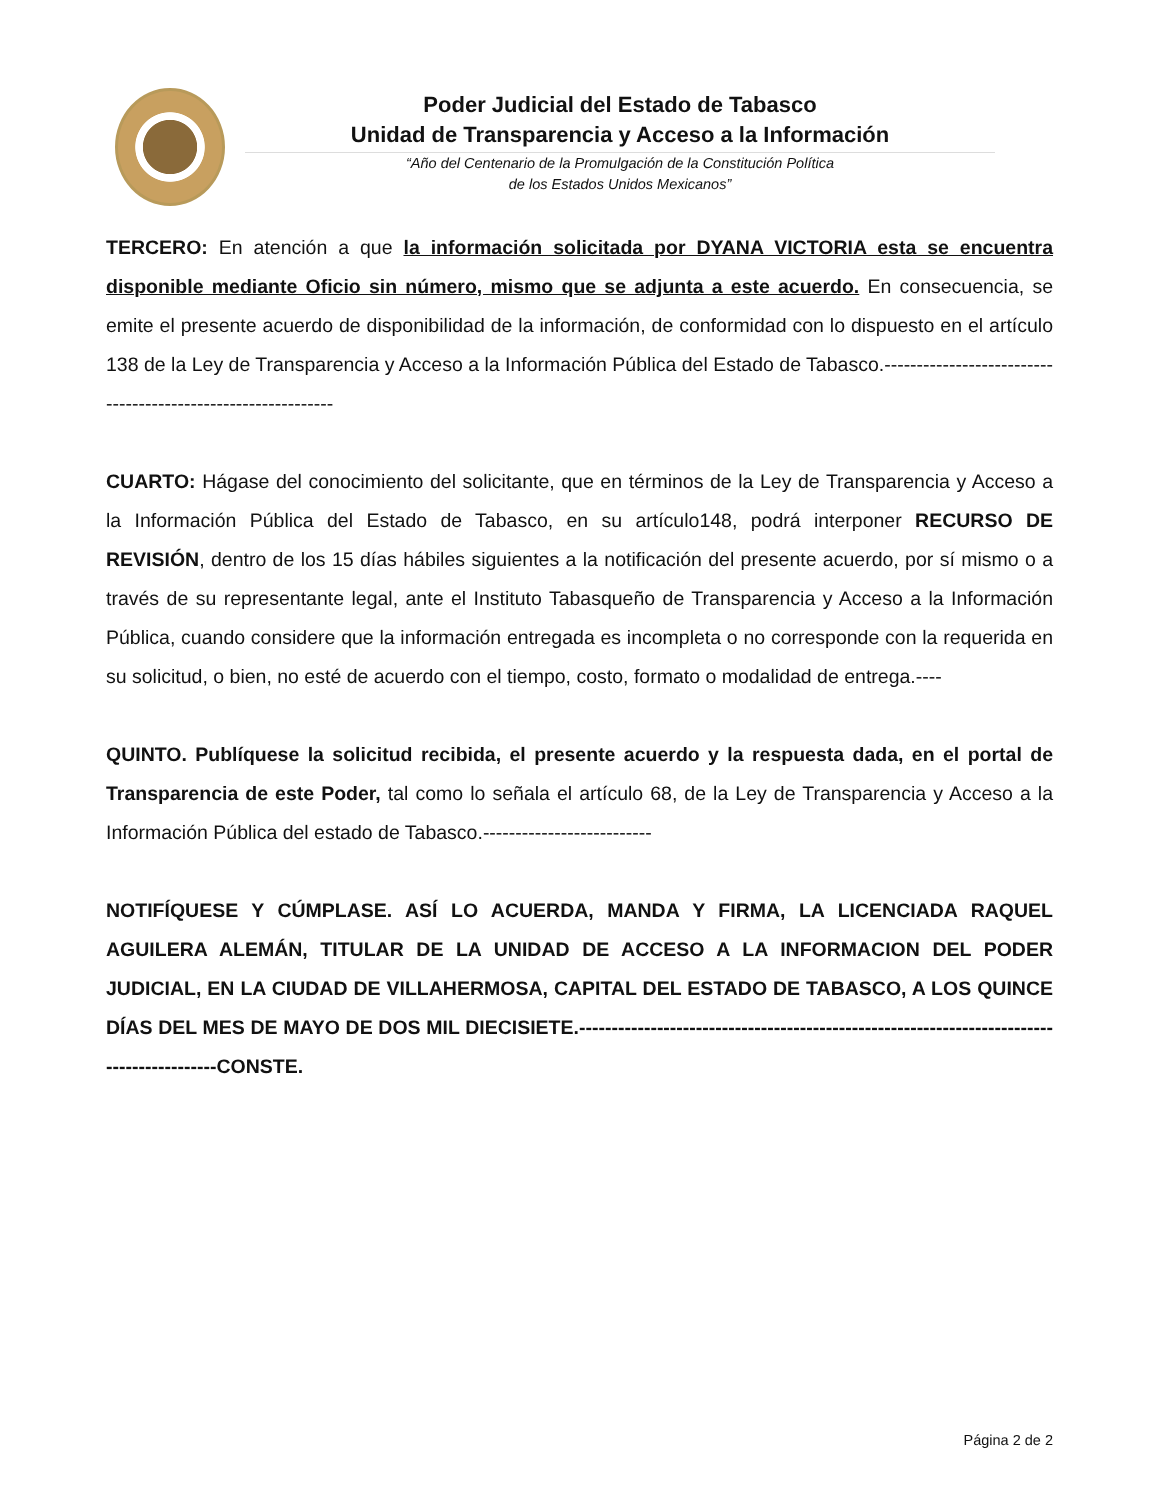Poder Judicial del Estado de Tabasco
Unidad de Transparencia y Acceso a la Información
“Año del Centenario de la Promulgación de la Constitución Política
de los Estados Unidos Mexicanos”
TERCERO: En atención a que la información solicitada por DYANA VICTORIA esta se encuentra disponible mediante Oficio sin número, mismo que se adjunta a este acuerdo. En consecuencia, se emite el presente acuerdo de disponibilidad de la información, de conformidad con lo dispuesto en el artículo 138 de la Ley de Transparencia y Acceso a la Información Pública del Estado de Tabasco.-------------------------------------------------------------
CUARTO: Hágase del conocimiento del solicitante, que en términos de la Ley de Transparencia y Acceso a la Información Pública del Estado de Tabasco, en su artículo148, podrá interponer RECURSO DE REVISIÓN, dentro de los 15 días hábiles siguientes a la notificación del presente acuerdo, por sí mismo o a través de su representante legal, ante el Instituto Tabasqueño de Transparencia y Acceso a la Información Pública, cuando considere que la información entregada es incompleta o no corresponde con la requerida en su solicitud, o bien, no esté de acuerdo con el tiempo, costo, formato o modalidad de entrega.----
QUINTO. Publíquese la solicitud recibida, el presente acuerdo y la respuesta dada, en el portal de Transparencia de este Poder, tal como lo señala el artículo 68, de la Ley de Transparencia y Acceso a la Información Pública del estado de Tabasco.--------------------------
NOTIFÍQUESE Y CÚMPLASE. ASÍ LO ACUERDA, MANDA Y FIRMA, LA LICENCIADA RAQUEL AGUILERA ALEMÁN, TITULAR DE LA UNIDAD DE ACCESO A LA INFORMACION DEL PODER JUDICIAL, EN LA CIUDAD DE VILLAHERMOSA, CAPITAL DEL ESTADO DE TABASCO, A LOS QUINCE DÍAS DEL MES DE MAYO DE DOS MIL DIECISIETE.------------------------------------------------------------------------------------------CONSTE.
Página 2 de 2